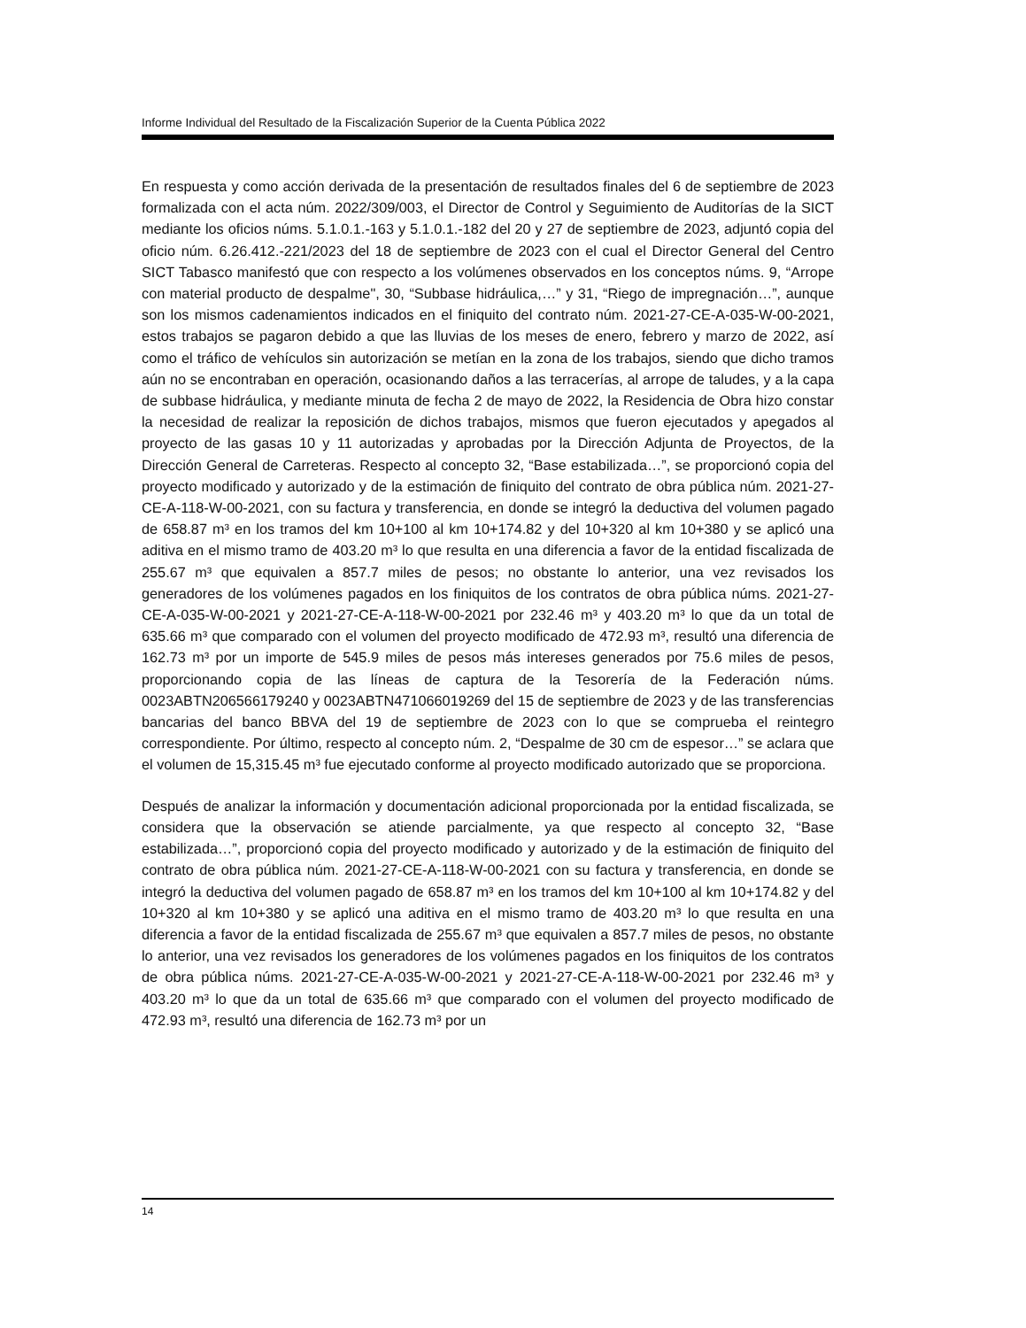Informe Individual del Resultado de la Fiscalización Superior de la Cuenta Pública 2022
En respuesta y como acción derivada de la presentación de resultados finales del 6 de septiembre de 2023 formalizada con el acta núm. 2022/309/003, el Director de Control y Seguimiento de Auditorías de la SICT mediante los oficios núms. 5.1.0.1.-163 y 5.1.0.1.-182 del 20 y 27 de septiembre de 2023, adjuntó copia del oficio núm. 6.26.412.-221/2023 del 18 de septiembre de 2023 con el cual el Director General del Centro SICT Tabasco manifestó que con respecto a los volúmenes observados en los conceptos núms. 9, “Arrope con material producto de despalme", 30, “Subbase hidráulica,…” y 31, “Riego de impregnación…”, aunque son los mismos cadenamientos indicados en el finiquito del contrato núm. 2021-27-CE-A-035-W-00-2021, estos trabajos se pagaron debido a que las lluvias de los meses de enero, febrero y marzo de 2022, así como el tráfico de vehículos sin autorización se metían en la zona de los trabajos, siendo que dicho tramos aún no se encontraban en operación, ocasionando daños a las terracerías, al arrope de taludes, y a la capa de subbase hidráulica, y mediante minuta de fecha 2 de mayo de 2022, la Residencia de Obra hizo constar la necesidad de realizar la reposición de dichos trabajos, mismos que fueron ejecutados y apegados al proyecto de las gasas 10 y 11 autorizadas y aprobadas por la Dirección Adjunta de Proyectos, de la Dirección General de Carreteras. Respecto al concepto 32, “Base estabilizada…”, se proporcionó copia del proyecto modificado y autorizado y de la estimación de finiquito del contrato de obra pública núm. 2021-27-CE-A-118-W-00-2021, con su factura y transferencia, en donde se integró la deductiva del volumen pagado de 658.87 m³ en los tramos del km 10+100 al km 10+174.82 y del 10+320 al km 10+380 y se aplicó una aditiva en el mismo tramo de 403.20 m³ lo que resulta en una diferencia a favor de la entidad fiscalizada de 255.67 m³ que equivalen a 857.7 miles de pesos; no obstante lo anterior, una vez revisados los generadores de los volúmenes pagados en los finiquitos de los contratos de obra pública núms. 2021-27-CE-A-035-W-00-2021 y 2021-27-CE-A-118-W-00-2021 por 232.46 m³ y 403.20 m³ lo que da un total de 635.66 m³ que comparado con el volumen del proyecto modificado de 472.93 m³, resultó una diferencia de 162.73 m³ por un importe de 545.9 miles de pesos más intereses generados por 75.6 miles de pesos, proporcionando copia de las líneas de captura de la Tesorería de la Federación núms. 0023ABTN206566179240 y 0023ABTN471066019269 del 15 de septiembre de 2023 y de las transferencias bancarias del banco BBVA del 19 de septiembre de 2023 con lo que se comprueba el reintegro correspondiente. Por último, respecto al concepto núm. 2, “Despalme de 30 cm de espesor…” se aclara que el volumen de 15,315.45 m³ fue ejecutado conforme al proyecto modificado autorizado que se proporciona.
Después de analizar la información y documentación adicional proporcionada por la entidad fiscalizada, se considera que la observación se atiende parcialmente, ya que respecto al concepto 32, “Base estabilizada…”, proporcionó copia del proyecto modificado y autorizado y de la estimación de finiquito del contrato de obra pública núm. 2021-27-CE-A-118-W-00-2021 con su factura y transferencia, en donde se integró la deductiva del volumen pagado de 658.87 m³ en los tramos del km 10+100 al km 10+174.82 y del 10+320 al km 10+380 y se aplicó una aditiva en el mismo tramo de 403.20 m³ lo que resulta en una diferencia a favor de la entidad fiscalizada de 255.67 m³ que equivalen a 857.7 miles de pesos, no obstante lo anterior, una vez revisados los generadores de los volúmenes pagados en los finiquitos de los contratos de obra pública núms. 2021-27-CE-A-035-W-00-2021 y 2021-27-CE-A-118-W-00-2021 por 232.46 m³ y 403.20 m³ lo que da un total de 635.66 m³ que comparado con el volumen del proyecto modificado de 472.93 m³, resultó una diferencia de 162.73 m³ por un
14